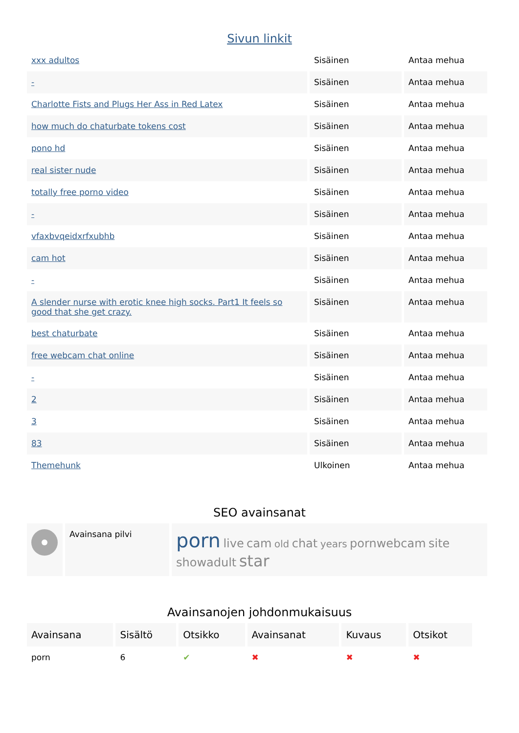Sivun linkit
| xxx adultos | Sisäinen | Antaa mehua |
| - | Sisäinen | Antaa mehua |
| Charlotte Fists and Plugs Her Ass in Red Latex | Sisäinen | Antaa mehua |
| how much do chaturbate tokens cost | Sisäinen | Antaa mehua |
| pono hd | Sisäinen | Antaa mehua |
| real sister nude | Sisäinen | Antaa mehua |
| totally free porno video | Sisäinen | Antaa mehua |
| - | Sisäinen | Antaa mehua |
| vfaxbvqeidxrfxubhb | Sisäinen | Antaa mehua |
| cam hot | Sisäinen | Antaa mehua |
| - | Sisäinen | Antaa mehua |
| A slender nurse with erotic knee high socks. Part1 It feels so good that she get crazy. | Sisäinen | Antaa mehua |
| best chaturbate | Sisäinen | Antaa mehua |
| free webcam chat online | Sisäinen | Antaa mehua |
| - | Sisäinen | Antaa mehua |
| 2 | Sisäinen | Antaa mehua |
| 3 | Sisäinen | Antaa mehua |
| 83 | Sisäinen | Antaa mehua |
| Themehunk | Ulkoinen | Antaa mehua |
SEO avainsanat
| | Avainsana pilvi | porn live cam old chat years pornwebcam site showadult star |
Avainsanojen johdonmukaisuus
| Avainsana | Sisältö | Otsikko | Avainsanat | Kuvaus | Otsikot |
| --- | --- | --- | --- | --- | --- |
| porn | 6 | ✔ | ✖ | ✖ | ✖ |